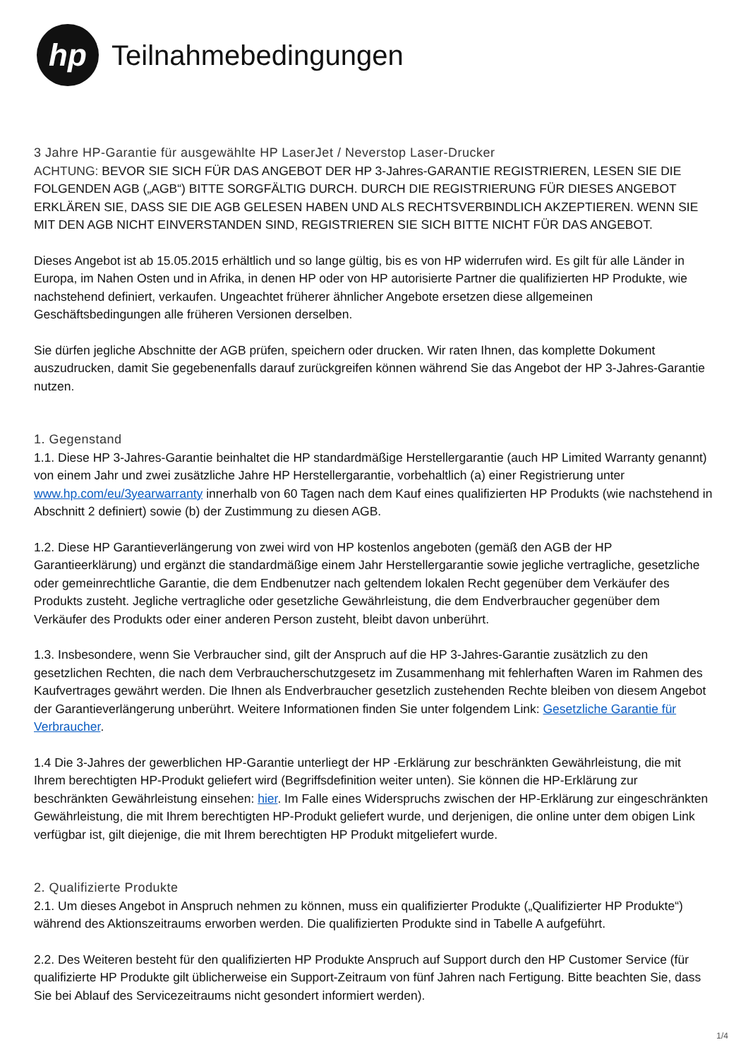hp
Teilnahmebedingungen
3 Jahre HP-Garantie für ausgewählte HP LaserJet / Neverstop Laser-Drucker
ACHTUNG: BEVOR SIE SICH FÜR DAS ANGEBOT DER HP 3-Jahres-GARANTIE REGISTRIEREN, LESEN SIE DIE FOLGENDEN AGB („AGB“) BITTE SORGFÄLTIG DURCH. DURCH DIE REGISTRIERUNG FÜR DIESES ANGEBOT ERKLÄREN SIE, DASS SIE DIE AGB GELESEN HABEN UND ALS RECHTSVERBINDLICH AKZEPTIEREN. WENN SIE MIT DEN AGB NICHT EINVERSTANDEN SIND, REGISTRIEREN SIE SICH BITTE NICHT FÜR DAS ANGEBOT.
Dieses Angebot ist ab 15.05.2015 erhältlich und so lange gültig, bis es von HP widerrufen wird. Es gilt für alle Länder in Europa, im Nahen Osten und in Afrika, in denen HP oder von HP autorisierte Partner die qualifizierten HP Produkte, wie nachstehend definiert, verkaufen. Ungeachtet früherer ähnlicher Angebote ersetzen diese allgemeinen Geschäftsbedingungen alle früheren Versionen derselben.
Sie dürfen jegliche Abschnitte der AGB prüfen, speichern oder drucken. Wir raten Ihnen, das komplette Dokument auszudrucken, damit Sie gegebenenfalls darauf zurückgreifen können während Sie das Angebot der HP 3-Jahres-Garantie nutzen.
1. Gegenstand
1.1. Diese HP 3-Jahres-Garantie beinhaltet die HP standardmäßige Herstellergarantie (auch HP Limited Warranty genannt) von einem Jahr und zwei zusätzliche Jahre HP Herstellergarantie, vorbehaltlich (a) einer Registrierung unter www.hp.com/eu/3yearwarranty innerhalb von 60 Tagen nach dem Kauf eines qualifizierten HP Produkts (wie nachstehend in Abschnitt 2 definiert) sowie (b) der Zustimmung zu diesen AGB.
1.2. Diese HP Garantieverlängerung von zwei wird von HP kostenlos angeboten (gemäß den AGB der HP Garantieerklärung) und ergänzt die standardmäßige einem Jahr Herstellergarantie sowie jegliche vertragliche, gesetzliche oder gemeinrechtliche Garantie, die dem Endbenutzer nach geltendem lokalen Recht gegenüber dem Verkäufer des Produkts zusteht. Jegliche vertragliche oder gesetzliche Gewährleistung, die dem Endverbraucher gegenüber dem Verkäufer des Produkts oder einer anderen Person zusteht, bleibt davon unberührt.
1.3. Insbesondere, wenn Sie Verbraucher sind, gilt der Anspruch auf die HP 3-Jahres-Garantie zusätzlich zu den gesetzlichen Rechten, die nach dem Verbraucherschutzgesetz im Zusammenhang mit fehlerhaften Waren im Rahmen des Kaufvertrages gewährt werden. Die Ihnen als Endverbraucher gesetzlich zustehenden Rechte bleiben von diesem Angebot der Garantieverlängerung unberührt. Weitere Informationen finden Sie unter folgendem Link: Gesetzliche Garantie für Verbraucher.
1.4 Die 3-Jahres der gewerblichen HP-Garantie unterliegt der HP -Erklärung zur beschränkten Gewährleistung, die mit Ihrem berechtigten HP-Produkt geliefert wird (Begriffsdefinition weiter unten). Sie können die HP-Erklärung zur beschränkten Gewährleistung einsehen: hier. Im Falle eines Widerspruchs zwischen der HP-Erklärung zur eingeschränkten Gewährleistung, die mit Ihrem berechtigten HP-Produkt geliefert wurde, und derjenigen, die online unter dem obigen Link verfügbar ist, gilt diejenige, die mit Ihrem berechtigten HP Produkt mitgeliefert wurde.
2. Qualifizierte Produkte
2.1. Um dieses Angebot in Anspruch nehmen zu können, muss ein qualifizierter Produkte („Qualifizierter HP Produkte“) während des Aktionszeitraums erworben werden. Die qualifizierten Produkte sind in Tabelle A aufgeführt.
2.2. Des Weiteren besteht für den qualifizierten HP Produkte Anspruch auf Support durch den HP Customer Service (für qualifizierte HP Produkte gilt üblicherweise ein Support-Zeitraum von fünf Jahren nach Fertigung. Bitte beachten Sie, dass Sie bei Ablauf des Servicezeitraums nicht gesondert informiert werden).
1/4